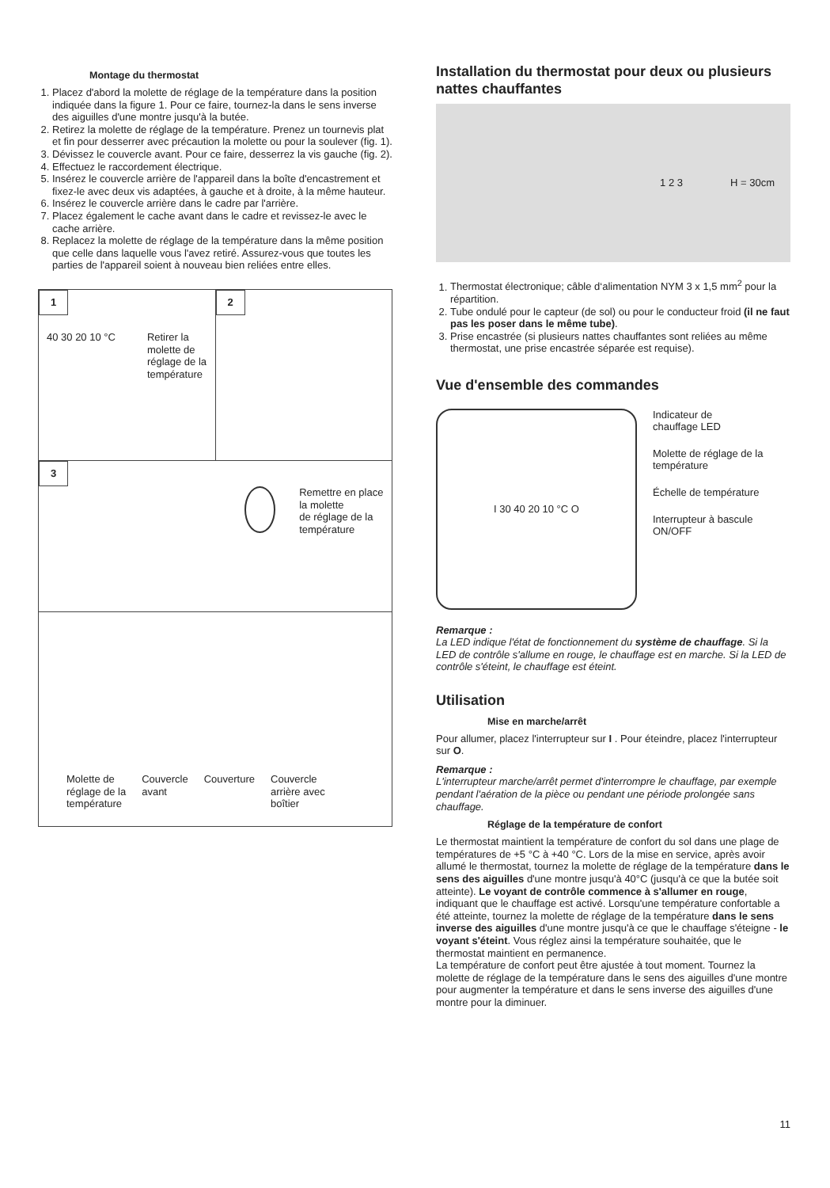Montage du thermostat
1. Placez d'abord la molette de réglage de la température dans la position indiquée dans la figure 1. Pour ce faire, tournez-la dans le sens inverse des aiguilles d'une montre jusqu'à la butée.
2. Retirez la molette de réglage de la température. Prenez un tournevis plat et fin pour desserrer avec précaution la molette ou pour la soulever (fig. 1).
3. Dévissez le couvercle avant. Pour ce faire, desserrez la vis gauche (fig. 2).
4. Effectuez le raccordement électrique.
5. Insérez le couvercle arrière de l'appareil dans la boîte d'encastrement et fixez-le avec deux vis adaptées, à gauche et à droite, à la même hauteur.
6. Insérez le couvercle arrière dans le cadre par l'arrière.
7. Placez également le cache avant dans le cadre et revissez-le avec le cache arrière.
8. Replacez la molette de réglage de la température dans la même position que celle dans laquelle vous l'avez retiré. Assurez-vous que toutes les parties de l'appareil soient à nouveau bien reliées entre elles.
1
40 30 20 10 °C Retirer la
molette de
réglage de la
température
2
3
Remettre en place la molette
de réglage de la température
Molette de
réglage de la
température Couvercle
avant Couverture Couvercle
arrière avec
boîtier
Installation du thermostat pour deux ou plusieurs nattes chauffantes
1 2 3 H = 30cm
1. Thermostat électronique; câble d‘alimentation NYM 3 x 1,5 mm<sup>2</sup> pour la répartition.
2. Tube ondulé pour le capteur (de sol) ou pour le conducteur froid (il ne faut pas les poser dans le même tube).
3. Prise encastrée (si plusieurs nattes chauffantes sont reliées au même thermostat, une prise encastrée séparée est requise).
Vue d'ensemble des commandes
I 30 40 20 10 °C O
Indicateur de
chauffage LED
Molette de réglage de la
température
Échelle de température
Interrupteur à bascule
ON/OFF
Remarque :
La LED indique l'état de fonctionnement du système de chauffage. Si la LED de contrôle s'allume en rouge, le chauffage est en marche. Si la LED de contrôle s'éteint, le chauffage est éteint.
Utilisation
Mise en marche/arrêt
Pour allumer, placez l'interrupteur sur I . Pour éteindre, placez l'interrupteur sur O.
Remarque :
L'interrupteur marche/arrêt permet d'interrompre le chauffage, par exemple pendant l'aération de la pièce ou pendant une période prolongée sans chauffage.
Réglage de la température de confort
Le thermostat maintient la température de confort du sol dans une plage de températures de +5 °C à +40 °C. Lors de la mise en service, après avoir allumé le thermostat, tournez la molette de réglage de la température dans le sens des aiguilles d'une montre jusqu'à 40°C (jusqu'à ce que la butée soit atteinte). Le voyant de contrôle commence à s'allumer en rouge, indiquant que le chauffage est activé. Lorsqu'une température confortable a été atteinte, tournez la molette de réglage de la température dans le sens inverse des aiguilles d'une montre jusqu'à ce que le chauffage s'éteigne - le voyant s'éteint. Vous réglez ainsi la température souhaitée, que le thermostat maintient en permanence.
La température de confort peut être ajustée à tout moment. Tournez la molette de réglage de la température dans le sens des aiguilles d'une montre pour augmenter la température et dans le sens inverse des aiguilles d'une montre pour la diminuer.
11